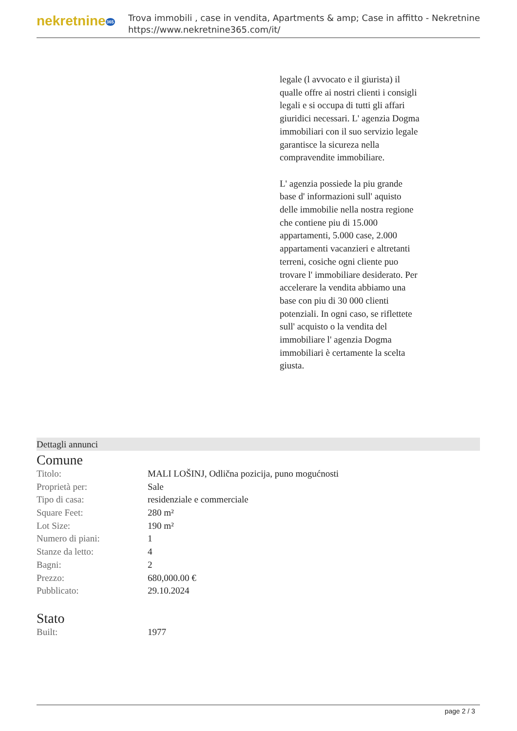nekretnine365
Trova immobili , case in vendita, Apartments & amp; Case in affitto - Nekretnine
https://www.nekretnine365.com/it/
legale (l avvocato e il giurista) il qualle offre ai nostri clienti i consigli legali e si occupa di tutti gli affari giuridici necessari. L' agenzia Dogma immobiliari con il suo servizio legale garantisce la sicureza nella compravendite immobiliare.
L' agenzia possiede la piu grande base d' informazioni sull' aquisto delle immobilie nella nostra regione che contiene piu di 15.000 appartamenti, 5.000 case, 2.000 appartamenti vacanzieri e altretanti terreni, cosiche ogni cliente puo trovare l' immobiliare desiderato. Per accelerare la vendita abbiamo una base con piu di 30 000 clienti potenziali. In ogni caso, se riflettete sull' acquisto o la vendita del immobiliare l' agenzia Dogma immobiliari è certamente la scelta giusta.
Dettagli annunci
Comune
| Titolo: | MALI LOŠINJ, Odlična pozicija, puno mogućnosti |
| Proprietà per: | Sale |
| Tipo di casa: | residenziale e commerciale |
| Square Feet: | 280 m² |
| Lot Size: | 190 m² |
| Numero di piani: | 1 |
| Stanze da letto: | 4 |
| Bagni: | 2 |
| Prezzo: | 680,000.00 € |
| Pubblicato: | 29.10.2024 |
Stato
| Built: | 1977 |
page 2 / 3